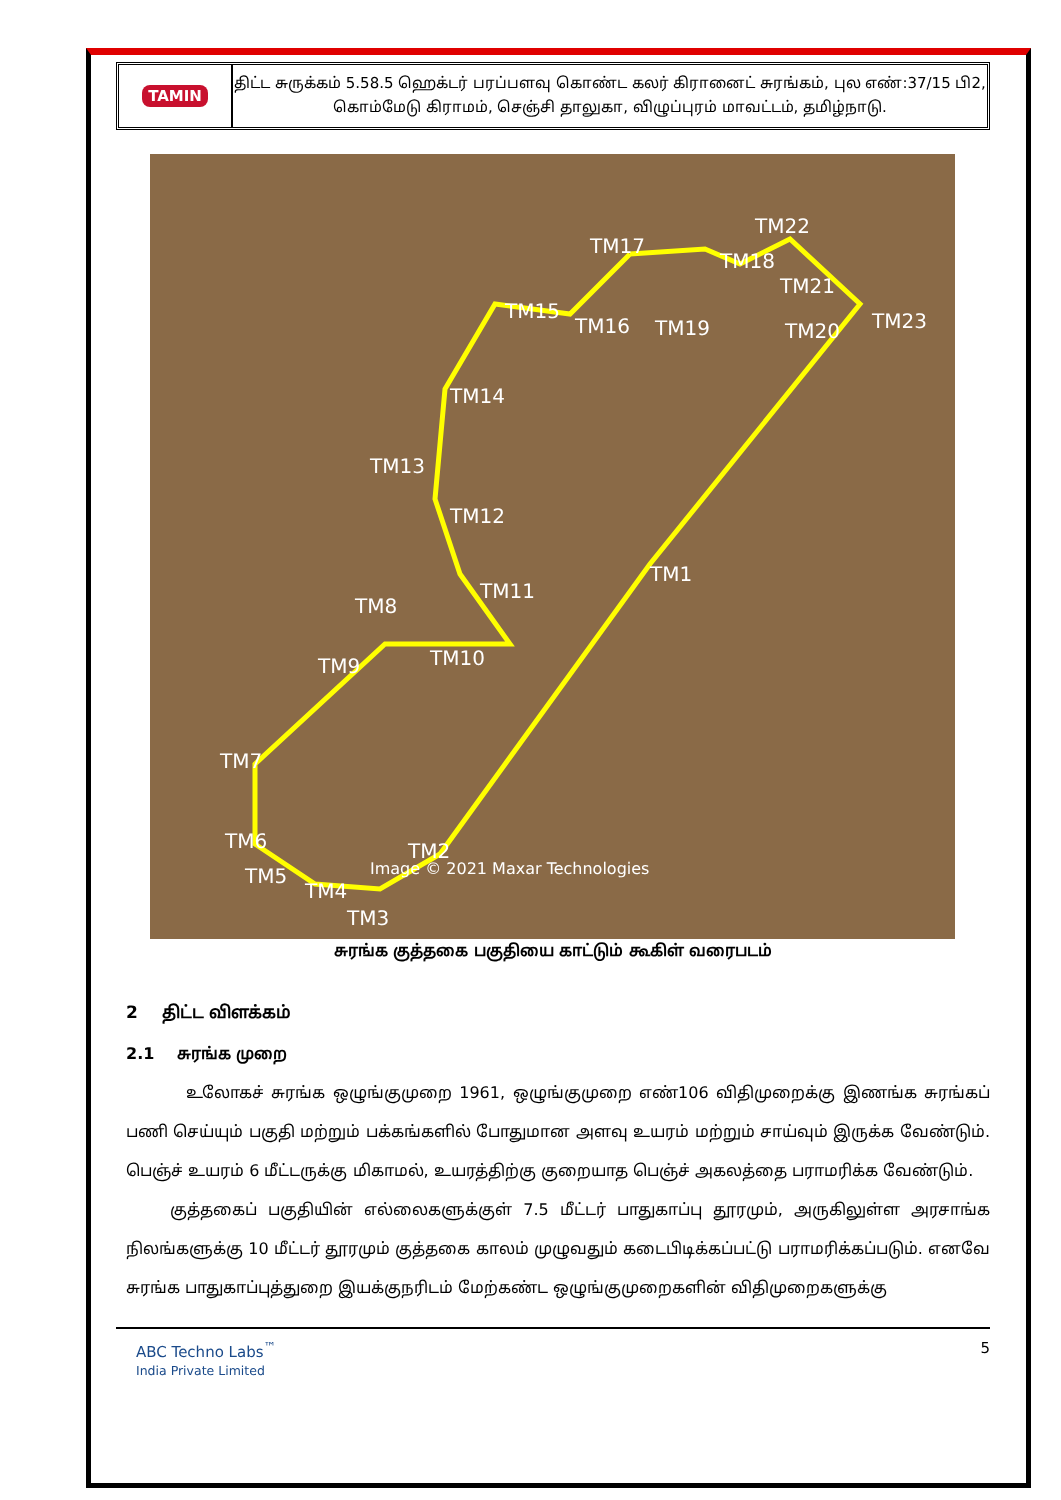TAMIN
திட்ட சுருக்கம் 5.58.5 ஹெக்டர் பரப்பளவு கொண்ட கலர் கிரானைட் சுரங்கம், புல எண்:37/15 பி2, கொம்மேடு கிராமம், செஞ்சி தாலுகா, விழுப்புரம் மாவட்டம், தமிழ்நாடு.
TM17
TM22
TM18
TM21
TM15
TM16 TM19 TM20 TM23
TM14
TM13
TM12
TM1
TM11
TM8
TM9 TM10
TM7
TM6 TM2
TM5
TM4
TM3
Image © 2021 Maxar Technologies
சுரங்க குத்தகை பகுதியை காட்டும் கூகிள் வரைபடம்
2 திட்ட விளக்கம்
2.1 சுரங்க முறை
உலோகச் சுரங்க ஒழுங்குமுறை 1961, ஒழுங்குமுறை எண்106 விதிமுறைக்கு இணங்க சுரங்கப் பணி செய்யும் பகுதி மற்றும் பக்கங்களில் போதுமான அளவு உயரம் மற்றும் சாய்வும் இருக்க வேண்டும். பெஞ்ச் உயரம் 6 மீட்டருக்கு மிகாமல், உயரத்திற்கு குறையாத பெஞ்ச் அகலத்தை பராமரிக்க வேண்டும்.
குத்தகைப் பகுதியின் எல்லைகளுக்குள் 7.5 மீட்டர் பாதுகாப்பு தூரமும், அருகிலுள்ள அரசாங்க நிலங்களுக்கு 10 மீட்டர் தூரமும் குத்தகை காலம் முழுவதும் கடைபிடிக்கப்பட்டு பராமரிக்கப்படும். எனவே சுரங்க பாதுகாப்புத்துறை இயக்குநரிடம் மேற்கண்ட ஒழுங்குமுறைகளின் விதிமுறைகளுக்கு
ABC Techno Labs<sup>™</sup>
India Private Limited
5